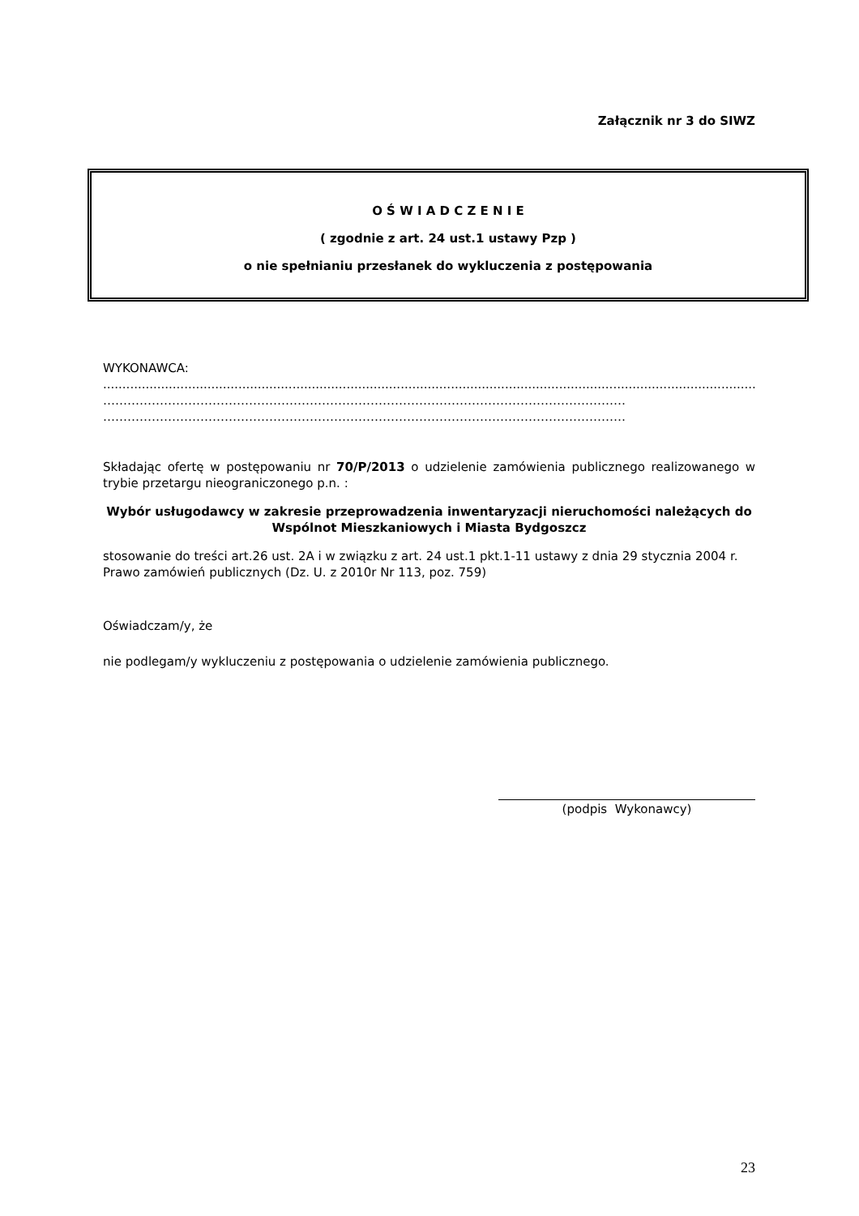Załącznik nr 3 do SIWZ
O Ś W I A D C Z E N I E
( zgodnie z art. 24 ust.1 ustawy Pzp )
o nie spełnianiu przesłanek do wykluczenia z postępowania
WYKONAWCA:
...............................................................................................................................................................................
…………………………………………………………………………………………………………………
…………………………………………………………………………………………………………………
Składając ofertę w postępowaniu nr 70/P/2013 o udzielenie zamówienia publicznego realizowanego w trybie przetargu nieograniczonego p.n. :
Wybór usługodawcy w zakresie przeprowadzenia inwentaryzacji nieruchomości należących do Wspólnot Mieszkaniowych i Miasta Bydgoszcz
stosowanie do treści art.26 ust. 2A i w związku z art. 24 ust.1 pkt.1-11 ustawy z dnia 29 stycznia 2004 r. Prawo zamówień publicznych (Dz. U. z 2010r Nr 113, poz. 759)
Oświadczam/y, że
nie podlegam/y wykluczeniu z postępowania o udzielenie zamówienia publicznego.
(podpis Wykonawcy)
23